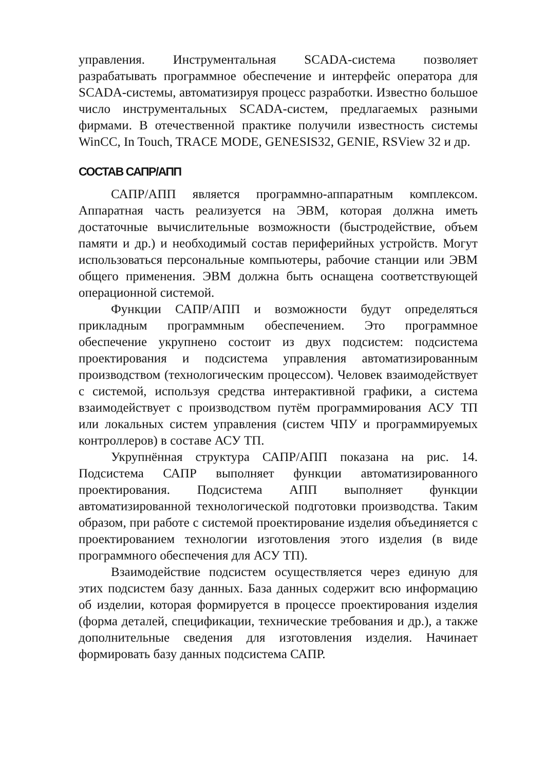управления. Инструментальная SCADA-система позволяет разрабатывать программное обеспечение и интерфейс оператора для SCADA-системы, автоматизируя процесс разработки. Известно большое число инструментальных SCADA-систем, предлагаемых разными фирмами. В отечественной практике получили известность системы WinCC, In Touch, TRACE MODE, GENESIS32, GENIE, RSView 32 и др.
СОСТАВ САПР/АПП
САПР/АПП является программно-аппаратным комплексом. Аппаратная часть реализуется на ЭВМ, которая должна иметь достаточные вычислительные возможности (быстродействие, объем памяти и др.) и необходимый состав периферийных устройств. Могут использоваться персональные компьютеры, рабочие станции или ЭВМ общего применения. ЭВМ должна быть оснащена соответствующей операционной системой.
Функции САПР/АПП и возможности будут определяться прикладным программным обеспечением. Это программное обеспечение укрупнено состоит из двух подсистем: подсистема проектирования и подсистема управления автоматизированным производством (технологическим процессом). Человек взаимодействует с системой, используя средства интерактивной графики, а система взаимодействует с производством путём программирования АСУ ТП или локальных систем управления (систем ЧПУ и программируемых контроллеров) в составе АСУ ТП.
Укрупнённая структура САПР/АПП показана на рис. 14. Подсистема САПР выполняет функции автоматизированного проектирования. Подсистема АПП выполняет функции автоматизированной технологической подготовки производства. Таким образом, при работе с системой проектирование изделия объединяется с проектированием технологии изготовления этого изделия (в виде программного обеспечения для АСУ ТП).
Взаимодействие подсистем осуществляется через единую для этих подсистем базу данных. База данных содержит всю информацию об изделии, которая формируется в процессе проектирования изделия (форма деталей, спецификации, технические требования и др.), а также дополнительные сведения для изготовления изделия. Начинает формировать базу данных подсистема САПР.